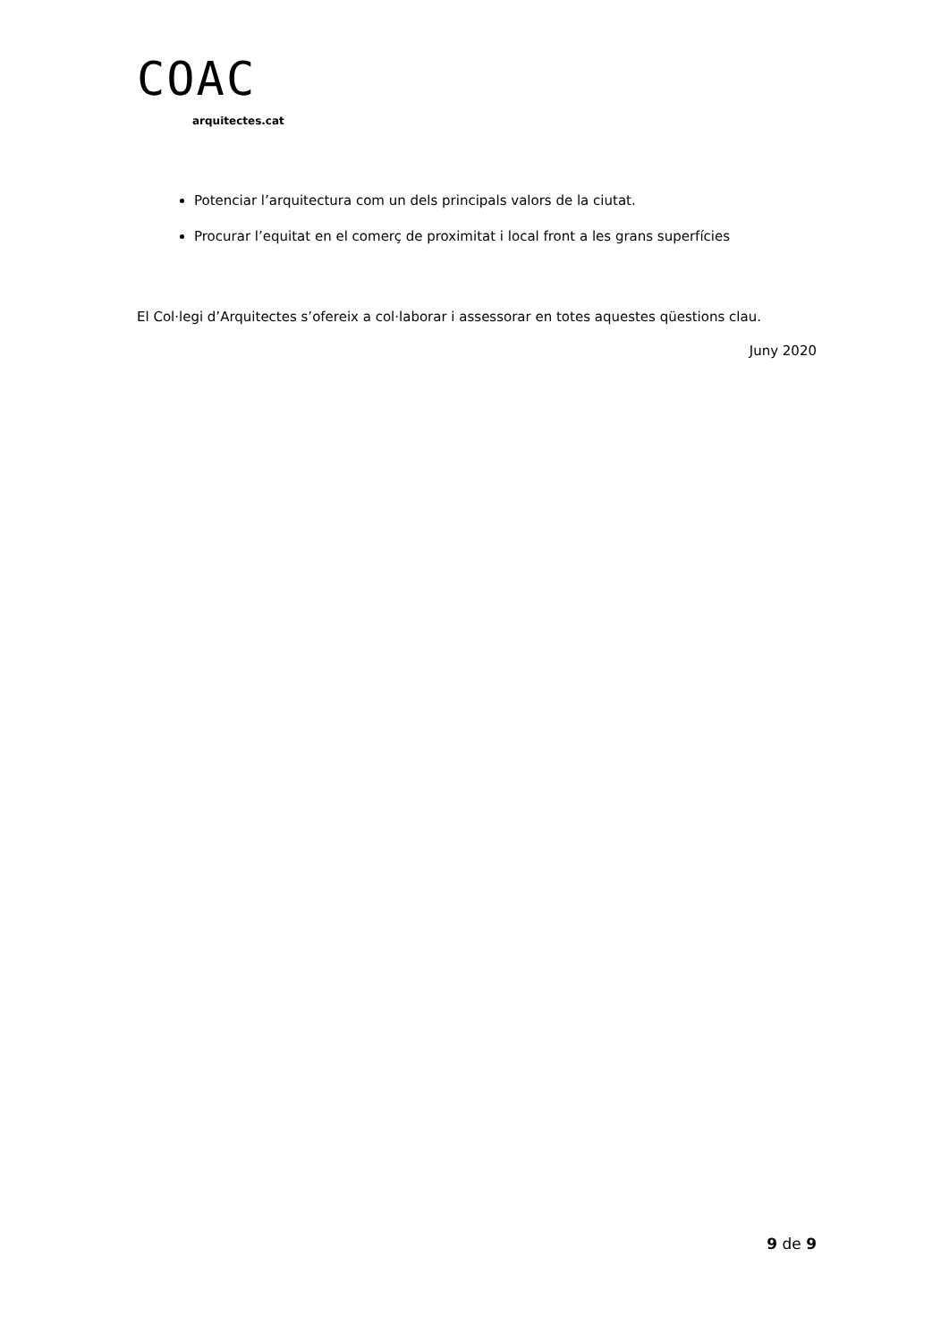COAC
arquitectes.cat
Potenciar l’arquitectura com un dels principals valors de la ciutat.
Procurar l’equitat en el comerç de proximitat i local front a les grans superfícies
El Col·legi d’Arquitectes s’ofereix a col·laborar i assessorar en totes aquestes qüestions clau.
Juny 2020
9 de 9